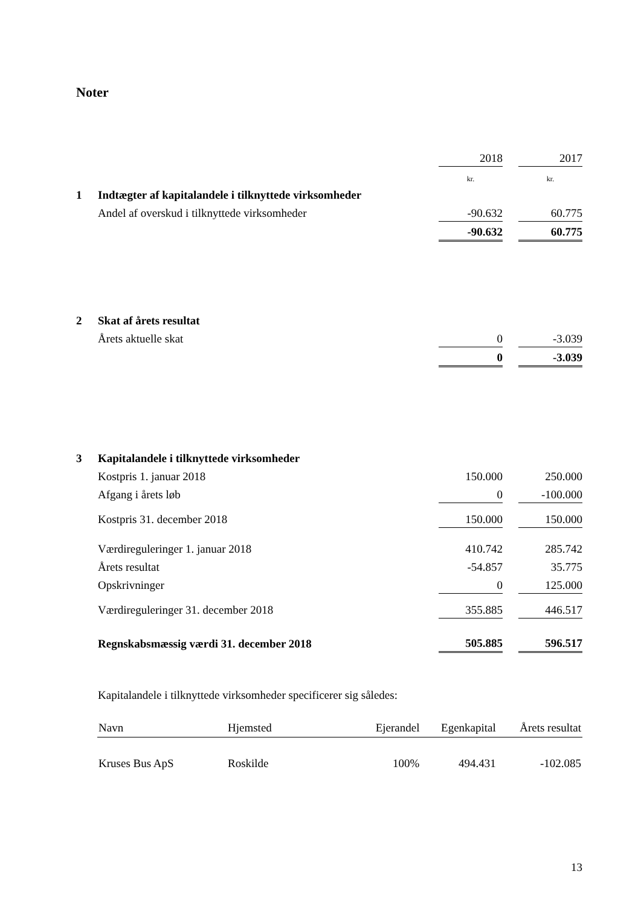Noter
| | | 2018 | | 2017 |
| | | kr. | | kr. |
| 1 | Indtægter af kapitalandele i tilknyttede virksomheder | | | |
| | Andel af overskud i tilknyttede virksomheder | -90.632 | | 60.775 |
| | | -90.632 | | 60.775 |
| 2 | Skat af årets resultat | | | |
| | Årets aktuelle skat | 0 | | -3.039 |
| | | 0 | | -3.039 |
| 3 | Kapitalandele i tilknyttede virksomheder | | | |
| | Kostpris 1. januar 2018 | 150.000 | | 250.000 |
| | Afgang i årets løb | 0 | | -100.000 |
| | Kostpris 31. december 2018 | 150.000 | | 150.000 |
| | Værdireguleringer 1. januar 2018 | 410.742 | | 285.742 |
| | Årets resultat | -54.857 | | 35.775 |
| | Opskrivninger | 0 | | 125.000 |
| | Værdireguleringer 31. december 2018 | 355.885 | | 446.517 |
| | Regnskabsmæssig værdi 31. december 2018 | 505.885 | | 596.517 |
Kapitalandele i tilknyttede virksomheder specificerer sig således:
| Navn | Hjemsted | Ejerandel | Egenkapital | Årets resultat |
| --- | --- | --- | --- | --- |
| Kruses Bus ApS | Roskilde | 100% | 494.431 | -102.085 |
13